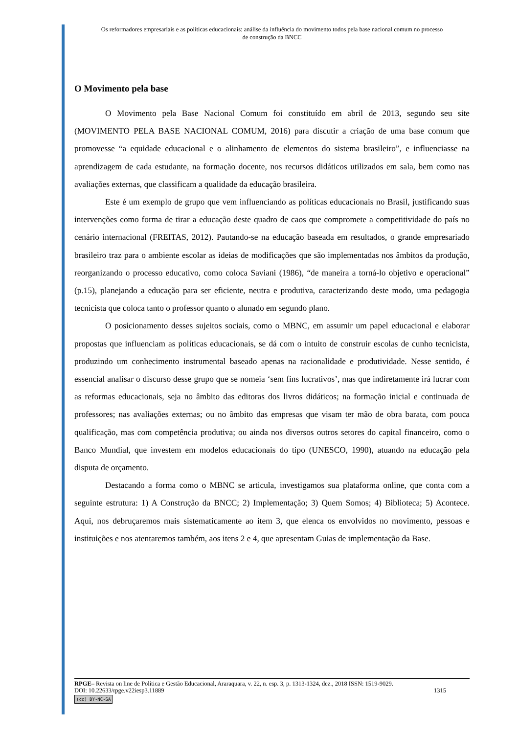Os reformadores empresariais e as políticas educacionais: análise da influência do movimento todos pela base nacional comum no processo
de construção da BNCC
O Movimento pela base
O Movimento pela Base Nacional Comum foi constituído em abril de 2013, segundo seu site (MOVIMENTO PELA BASE NACIONAL COMUM, 2016) para discutir a criação de uma base comum que promovesse “a equidade educacional e o alinhamento de elementos do sistema brasileiro”, e influenciasse na aprendizagem de cada estudante, na formação docente, nos recursos didáticos utilizados em sala, bem como nas avaliações externas, que classificam a qualidade da educação brasileira.
Este é um exemplo de grupo que vem influenciando as políticas educacionais no Brasil, justificando suas intervenções como forma de tirar a educação deste quadro de caos que compromete a competitividade do país no cenário internacional (FREITAS, 2012). Pautando-se na educação baseada em resultados, o grande empresariado brasileiro traz para o ambiente escolar as ideias de modificações que são implementadas nos âmbitos da produção, reorganizando o processo educativo, como coloca Saviani (1986), “de maneira a torná-lo objetivo e operacional” (p.15), planejando a educação para ser eficiente, neutra e produtiva, caracterizando deste modo, uma pedagogia tecnicista que coloca tanto o professor quanto o alunado em segundo plano.
O posicionamento desses sujeitos sociais, como o MBNC, em assumir um papel educacional e elaborar propostas que influenciam as políticas educacionais, se dá com o intuito de construir escolas de cunho tecnicista, produzindo um conhecimento instrumental baseado apenas na racionalidade e produtividade. Nesse sentido, é essencial analisar o discurso desse grupo que se nomeia ‘sem fins lucrativos’, mas que indiretamente irá lucrar com as reformas educacionais, seja no âmbito das editoras dos livros didáticos; na formação inicial e continuada de professores; nas avaliações externas; ou no âmbito das empresas que visam ter mão de obra barata, com pouca qualificação, mas com competência produtiva; ou ainda nos diversos outros setores do capital financeiro, como o Banco Mundial, que investem em modelos educacionais do tipo (UNESCO, 1990), atuando na educação pela disputa de orçamento.
Destacando a forma como o MBNC se articula, investigamos sua plataforma online, que conta com a seguinte estrutura: 1) A Construção da BNCC; 2) Implementação; 3) Quem Somos; 4) Biblioteca; 5) Acontece. Aqui, nos debruçaremos mais sistematicamente ao item 3, que elenca os envolvidos no movimento, pessoas e instituições e nos atentaremos também, aos itens 2 e 4, que apresentam Guias de implementação da Base.
RPGE– Revista on line de Política e Gestão Educacional, Araraquara, v. 22, n. esp. 3, p. 1313-1324, dez., 2018 ISSN: 1519-9029.
DOI: 10.22633/rpge.v22iesp3.11889 1315
(cc) BY-NC-SA